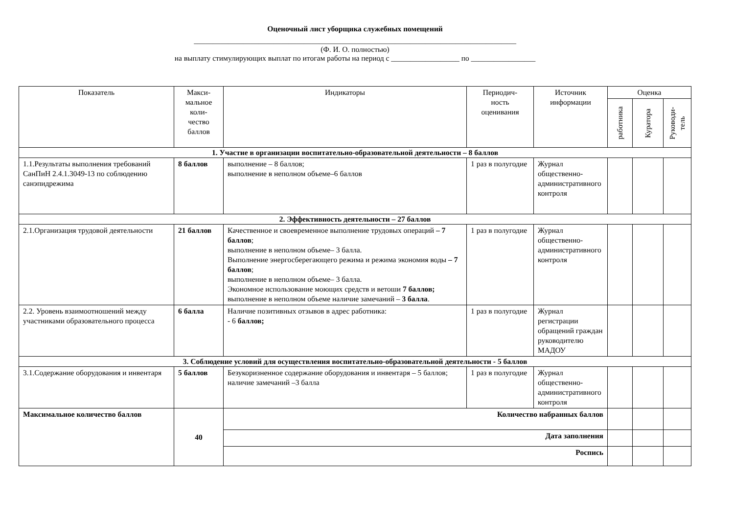Оценочный лист уборщика служебных помещений
_____________________________________________________________________________________
(Ф. И. О. полностью)
на выплату стимулирующих выплат по итогам работы на период с __________________ по _________________
| Показатель | Макси- мальное коли- чество баллов | Индикаторы | Периодич- ность оценивания | Источник информации | Оценка | | |
| --- | --- | --- | --- | --- | --- | --- | --- |
| | | | | | работника | Куратора | Руководи- тель |
| 1. Участие в организации воспитательно-образовательной деятельности – 8 баллов | | | | | | | |
| 1.1.Результаты выполнения требований СанПиН 2.4.1.3049-13 по соблюдению санэпидрежима | 8 баллов | выполнение – 8 баллов; выполнение в неполном объеме–6 баллов | 1 раз в полугодие | Журнал общественно-административного контроля | | | |
| 2. Эффективность деятельности – 27 баллов | | | | | | | |
| 2.1.Организация трудовой деятельности | 21 баллов | Качественное и своевременное выполнение трудовых операций – 7 баллов ; выполнение в неполном объеме– 3 балла. Выполнение энергосберегающего режима и режима экономия воды – 7 баллов ; выполнение в неполном объеме– 3 балла. Экономное использование моющих средств и ветоши 7 баллов; выполнение в неполном объеме наличие замечаний – 3 балла . | 1 раз в полугодие | Журнал общественно-административного контроля | | | |
| 2.2. Уровень взаимоотношений между участниками образовательного процесса | 6 балла | Наличие позитивных отзывов в адрес работника: - 6 баллов; | 1 раз в полугодие | Журнал регистрации обращений граждан руководителю МАДОУ | | | |
| 3. Соблюдение условий для осуществления воспитательно-образовательной деятельности - 5 баллов | | | | | | | |
| 3.1.Содержание оборудования и инвентаря | 5 баллов | Безукоризненное содержание оборудования и инвентаря – 5 баллов; наличие замечаний –3 балла | 1 раз в полугодие | Журнал общественно-административного контроля | | | |
| Максимальное количество баллов | 40 | Количество набранных баллов | | | | | |
| | | Дата заполнения | | | | | |
| | | Роспись | | | | | |